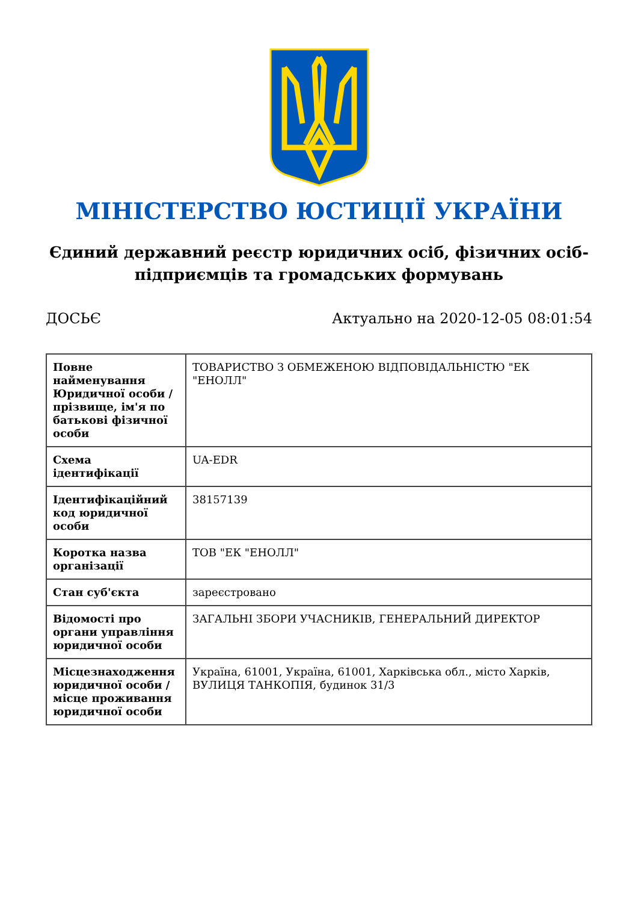МІНІСТЕРСТВО ЮСТИЦІЇ УКРАЇНИ
Єдиний державний реєстр юридичних осіб, фізичних осіб-підприємців та громадських формувань
ДОСЬЄ Актуально на 2020-12-05 08:01:54
| Повне найменування Юридичної особи / прізвище, ім'я по батькові фізичної особи | ТОВАРИСТВО З ОБМЕЖЕНОЮ ВІДПОВІДАЛЬНІСТЮ "ЕК "ЕНОЛЛ" |
| Схема ідентифікації | UA-EDR |
| Ідентифікаційний код юридичної особи | 38157139 |
| Коротка назва організації | ТОВ "ЕК "ЕНОЛЛ" |
| Стан суб'єкта | зареєстровано |
| Відомості про органи управління юридичної особи | ЗАГАЛЬНІ ЗБОРИ УЧАСНИКІВ, ГЕНЕРАЛЬНИЙ ДИРЕКТОР |
| Місцезнаходження юридичної особи / місце проживання юридичної особи | Україна, 61001, Україна, 61001, Харківська обл., місто Харків, ВУЛИЦЯ ТАНКОПІЯ, будинок 31/3 |